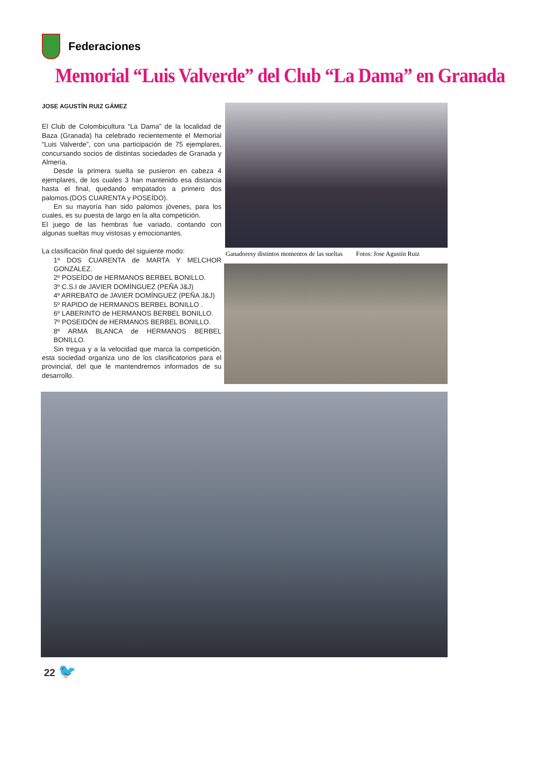Federaciones
Memorial “Luis Valverde” del Club “La Dama” en Granada
JOSE AGUSTÍN RUIZ GÁMEZ
El Club de Colombicultura “La Dama” de la localidad de Baza (Granada) ha celebrado recientemente el Memorial “Luis Valverde”, con una participación de 75 ejemplares, concursando socios de distintas sociedades de Granada y Almería.
Desde la primera suelta se pusieron en cabeza 4 ejemplares, de los cuales 3 han mantenido esa distancia hasta el final, quedando empatados a primero dos palomos.(DOS CUARENTA y POSEÍDO).
En su mayoría han sido palomos jóvenes, para los cuales, es su puesta de largo en la alta competición.
El juego de las hembras fue variado, contando con algunas sueltas muy vistosas y emocionantes.
La clasificación final quedo del siguiente modo:
1º DOS CUARENTA de MARTA Y MELCHOR GONZALEZ.
2º POSEÍDO de HERMANOS BERBEL BONILLO.
3º C.S.I de JAVIER DOMÍNGUEZ (PEÑA J&J)
4º ARREBATO de JAVIER DOMÍNGUEZ (PEÑA J&J)
5º RAPIDO de HERMANOS BERBEL BONILLO .
6º LABERINTO de HERMANOS BERBEL BONILLO.
7º POSEIDÓN de HERMANOS BERBEL BONILLO.
8º ARMA BLANCA de HERMANOS BERBEL BONILLO.
Sin tregua y a la velocidad que marca la competición, esta sociedad organiza uno de los clasificatorios para el provincial, del que le mantendremos informados de su desarrollo.
Ganadoresy distintos momentos de las sueltas Fotos: Jose Agustín Ruiz
22 🐦